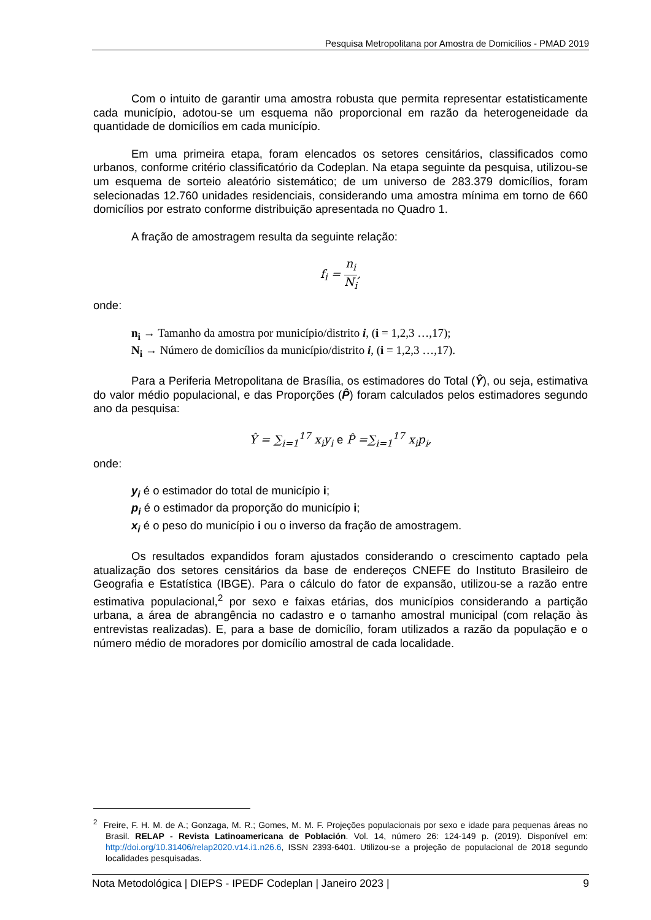Pesquisa Metropolitana por Amostra de Domicílios - PMAD 2019
Com o intuito de garantir uma amostra robusta que permita representar estatisticamente cada município, adotou-se um esquema não proporcional em razão da heterogeneidade da quantidade de domicílios em cada município.
Em uma primeira etapa, foram elencados os setores censitários, classificados como urbanos, conforme critério classificatório da Codeplan. Na etapa seguinte da pesquisa, utilizou-se um esquema de sorteio aleatório sistemático; de um universo de 283.379 domicílios, foram selecionadas 12.760 unidades residenciais, considerando uma amostra mínima em torno de 660 domicílios por estrato conforme distribuição apresentada no Quadro 1.
A fração de amostragem resulta da seguinte relação:
f<sub>i</sub> = n<sub>i</sub> N<sub>i</sub>,
onde:
n<sub>i</sub> → Tamanho da amostra por município/distrito i, (i = 1,2,3 …,17);
N<sub>i</sub> → Número de domicílios da município/distrito i, (i = 1,2,3 …,17).
Para a Periferia Metropolitana de Brasília, os estimadores do Total (Ŷ), ou seja, estimativa do valor médio populacional, e das Proporções (P̂) foram calculados pelos estimadores segundo ano da pesquisa:
Ŷ = ∑<sub>i=1</sub><sup>17</sup> x<sub>i</sub>y<sub>i</sub> e P̂ =∑<sub>i=1</sub><sup>17</sup> x<sub>i</sub>p<sub>i</sub>,
onde:
y<sub>i</sub> é o estimador do total de município i;
p<sub>i</sub> é o estimador da proporção do município i;
x<sub>i</sub> é o peso do município i ou o inverso da fração de amostragem.
Os resultados expandidos foram ajustados considerando o crescimento captado pela atualização dos setores censitários da base de endereços CNEFE do Instituto Brasileiro de Geografia e Estatística (IBGE). Para o cálculo do fator de expansão, utilizou-se a razão entre estimativa populacional,<sup>2</sup> por sexo e faixas etárias, dos municípios considerando a partição urbana, a área de abrangência no cadastro e o tamanho amostral municipal (com relação às entrevistas realizadas). E, para a base de domicílio, foram utilizados a razão da população e o número médio de moradores por domicílio amostral de cada localidade.
<sup>2</sup> Freire, F. H. M. de A.; Gonzaga, M. R.; Gomes, M. M. F. Projeções populacionais por sexo e idade para pequenas áreas no Brasil. RELAP - Revista Latinoamericana de Población. Vol. 14, número 26: 124-149 p. (2019). Disponível em: http://doi.org/10.31406/relap2020.v14.i1.n26.6, ISSN 2393-6401. Utilizou-se a projeção de populacional de 2018 segundo localidades pesquisadas.
Nota Metodológica | DIEPS - IPEDF Codeplan | Janeiro 2023 | 9